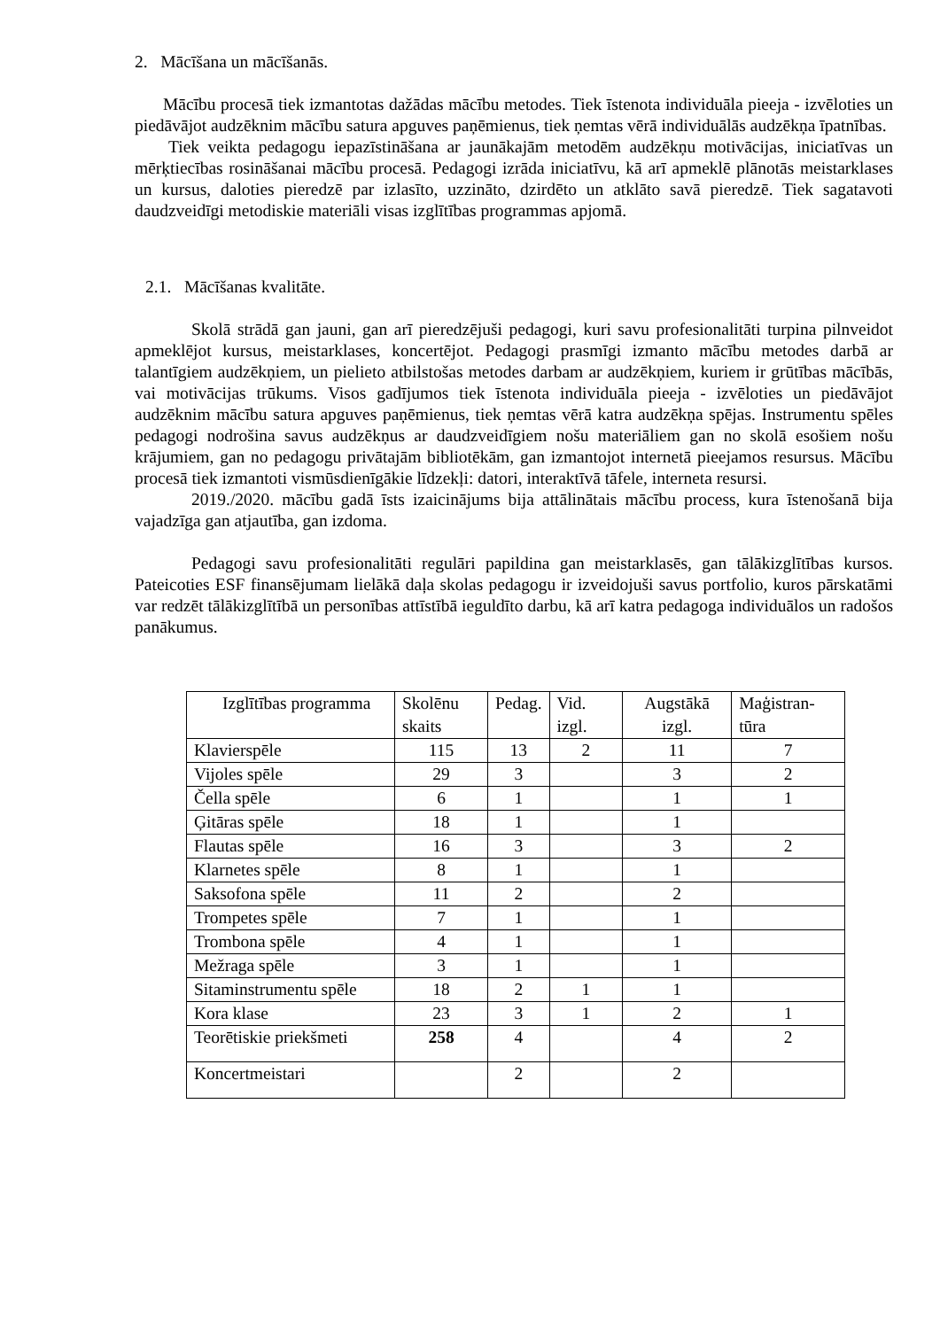2. Mācīšana un mācīšanās.
Mācību procesā tiek izmantotas dažādas mācību metodes. Tiek īstenota individuāla pieeja - izvēloties un piedāvājot audzēknim mācību satura apguves paņēmienus, tiek ņemtas vērā individuālās audzēkņa īpatnības.
Tiek veikta pedagogu iepazīstināšana ar jaunākajām metodēm audzēkņu motivācijas, iniciatīvas un mērķtiecības rosināšanai mācību procesā. Pedagogi izrāda iniciatīvu, kā arī apmeklē plānotās meistarklases un kursus, daloties pieredzē par izlasīto, uzzināto, dzirdēto un atklāto savā pieredzē. Tiek sagatavoti daudzveidīgi metodiskie materiāli visas izglītības programmas apjomā.
2.1. Mācīšanas kvalitāte.
Skolā strādā gan jauni, gan arī pieredzējuši pedagogi, kuri savu profesionalitāti turpina pilnveidot apmeklējot kursus, meistarklases, koncertējot. Pedagogi prasmīgi izmanto mācību metodes darbā ar talantīgiem audzēkņiem, un pielieto atbilstošas metodes darbam ar audzēkņiem, kuriem ir grūtības mācībās, vai motivācijas trūkums. Visos gadījumos tiek īstenota individuāla pieeja - izvēloties un piedāvājot audzēknim mācību satura apguves paņēmienus, tiek ņemtas vērā katra audzēkņa spējas. Instrumentu spēles pedagogi nodrošina savus audzēkņus ar daudzveidīgiem nošu materiāliem gan no skolā esošiem nošu krājumiem, gan no pedagogu privātajām bibliotēkām, gan izmantojot internetā pieejamos resursus. Mācību procesā tiek izmantoti vismūsdienīgākie līdzekļi: datori, interaktīvā tāfele, interneta resursi.
2019./2020. mācību gadā īsts izaicinājums bija attālinātais mācību process, kura īstenošanā bija vajadzīga gan atjautība, gan izdoma.
Pedagogi savu profesionalitāti regulāri papildina gan meistarklasēs, gan tālākizglītības kursos. Pateicoties ESF finansējumam lielākā daļa skolas pedagogu ir izveidojuši savus portfolio, kuros pārskatāmi var redzēt tālākizglītībā un personības attīstībā ieguldīto darbu, kā arī katra pedagoga individuālos un radošos panākumus.
| Izglītības programma | Skolēnu skaits | Pedag. | Vid. izgl. | Augstākā izgl. | Maģistran-tūra |
| Klavierspēle | 115 | 13 | 2 | 11 | 7 |
| Vijoles spēle | 29 | 3 | | 3 | 2 |
| Čella spēle | 6 | 1 | | 1 | 1 |
| Ģitāras spēle | 18 | 1 | | 1 | |
| Flautas spēle | 16 | 3 | | 3 | 2 |
| Klarnetes spēle | 8 | 1 | | 1 | |
| Saksofona spēle | 11 | 2 | | 2 | |
| Trompetes spēle | 7 | 1 | | 1 | |
| Trombona spēle | 4 | 1 | | 1 | |
| Mežraga spēle | 3 | 1 | | 1 | |
| Sitaminstrumentu spēle | 18 | 2 | 1 | 1 | |
| Kora klase | 23 | 3 | 1 | 2 | 1 |
| Teorētiskie priekšmeti | 258 | 4 | | 4 | 2 |
| Koncertmeistari | | 2 | | 2 | |